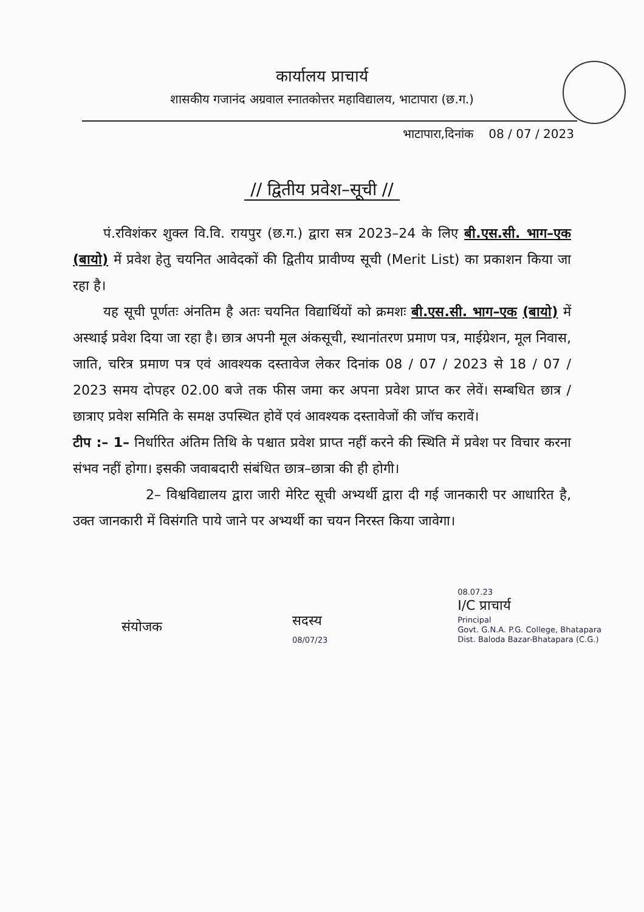कार्यालय प्राचार्य
शासकीय गजानंद अग्रवाल स्नातकोत्तर महाविद्यालय, भाटापारा (छ.ग.)
भाटापारा,दिनांक 08 / 07 / 2023
// द्वितीय प्रवेश–सूची //
पं.रविशंकर शुक्ल वि.वि. रायपुर (छ.ग.) द्वारा सत्र 2023–24 के लिए बी.एस.सी. भाग–एक (बायो) में प्रवेश हेतु चयनित आवेदकों की द्वितीय प्रावीण्य सूची (Merit List) का प्रकाशन किया जा रहा है।
यह सूची पूर्णतः अंनतिम है अतः चयनित विद्यार्थियों को क्रमशः बी.एस.सी. भाग–एक (बायो) में अस्थाई प्रवेश दिया जा रहा है। छात्र अपनी मूल अंकसूची, स्थानांतरण प्रमाण पत्र, माईग्रेशन, मूल निवास, जाति, चरित्र प्रमाण पत्र एवं आवश्यक दस्तावेज लेकर दिनांक 08 / 07 / 2023 से 18 / 07 / 2023 समय दोपहर 02.00 बजे तक फीस जमा कर अपना प्रवेश प्राप्त कर लेवें। सम्बधित छात्र / छात्राए प्रवेश समिति के समक्ष उपस्थित होवें एवं आवश्यक दस्तावेजों की जॉच करावें।
टीप :– 1– निर्धारित अंतिम तिथि के पश्चात प्रवेश प्राप्त नहीं करने की स्थिति में प्रवेश पर विचार करना संभव नहीं होगा। इसकी जवाबदारी संबंधित छात्र–छात्रा की ही होगी।
2– विश्वविद्यालय द्वारा जारी मेरिट सूची अभ्यर्थी द्वारा दी गई जानकारी पर आधारित है, उक्त जानकारी में विसंगति पाये जाने पर अभ्यर्थी का चयन निरस्त किया जावेगा।
संयोजक
सदस्य
08/07/23
08.07.23
I/C प्राचार्य
Principal
Govt. G.N.A. P.G. College, Bhatapara
Dist. Baloda Bazar-Bhatapara (C.G.)